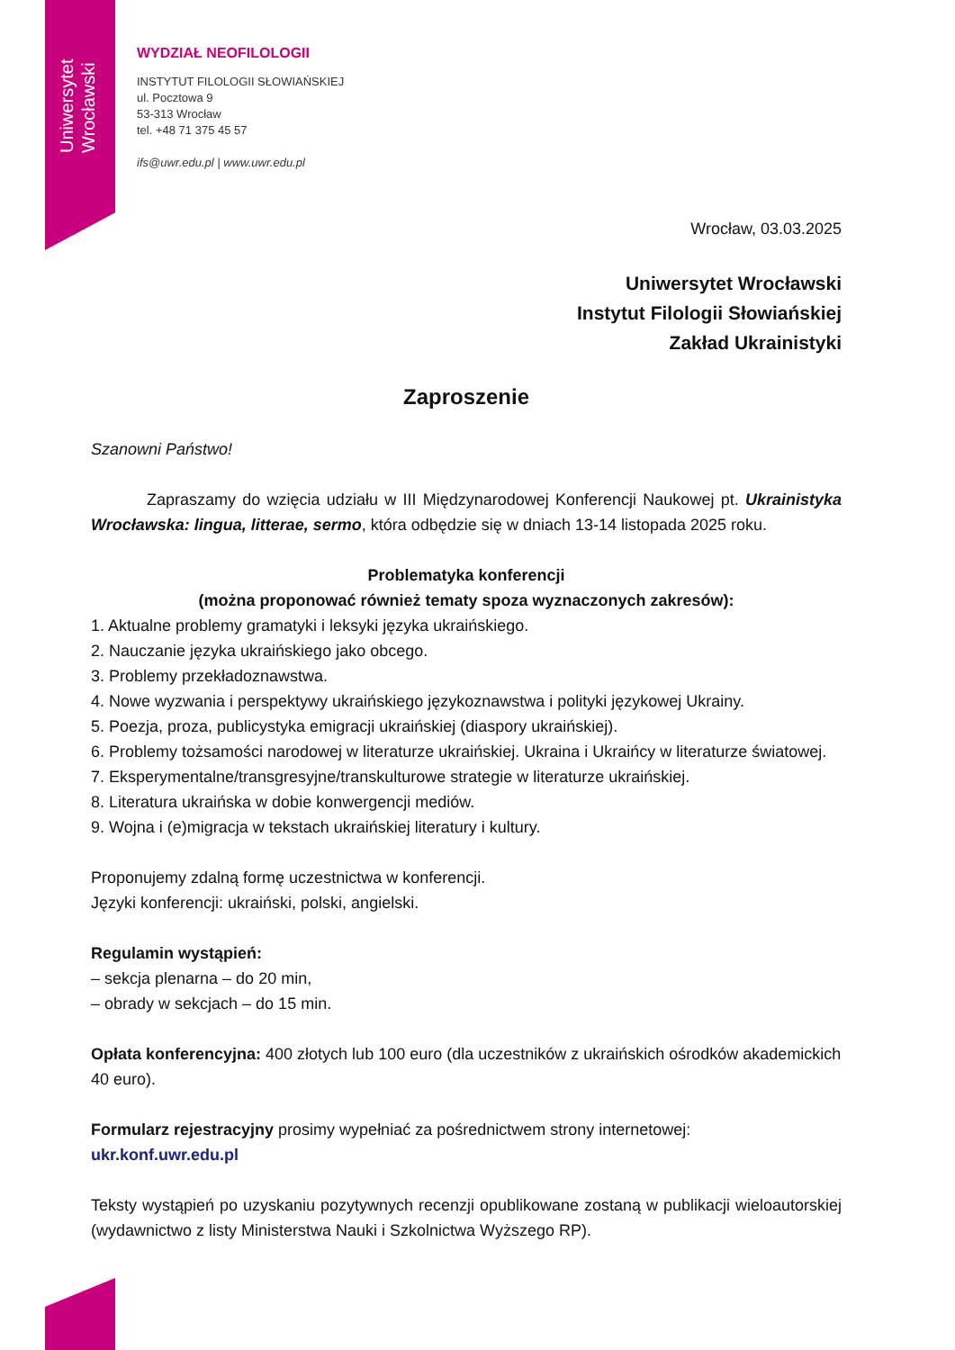Uniwersytet Wrocławski
WYDZIAŁ NEOFILOLOGII
INSTYTUT FILOLOGII SŁOWIAŃSKIEJ
ul. Pocztowa 9
53-313 Wrocław
tel. +48 71 375 45 57
ifs@uwr.edu.pl | www.uwr.edu.pl
Wrocław, 03.03.2025
Uniwersytet Wrocławski
Instytut Filologii Słowiańskiej
Zakład Ukrainistyki
Zaproszenie
Szanowni Państwo!
Zapraszamy do wzięcia udziału w III Międzynarodowej Konferencji Naukowej pt. Ukrainistyka Wrocławska: lingua, litterae, sermo, która odbędzie się w dniach 13-14 listopada 2025 roku.
Problematyka konferencji
(można proponować również tematy spoza wyznaczonych zakresów):
1. Aktualne problemy gramatyki i leksyki języka ukraińskiego.
2. Nauczanie języka ukraińskiego jako obcego.
3. Problemy przekładoznawstwa.
4. Nowe wyzwania i perspektywy ukraińskiego językoznawstwa i polityki językowej Ukrainy.
5. Poezja, proza, publicystyka emigracji ukraińskiej (diaspory ukraińskiej).
6. Problemy tożsamości narodowej w literaturze ukraińskiej. Ukraina i Ukraińcy w literaturze światowej.
7. Eksperymentalne/transgresyjne/transkulturowe strategie w literaturze ukraińskiej.
8. Literatura ukraińska w dobie konwergencji mediów.
9. Wojna i (e)migracja w tekstach ukraińskiej literatury i kultury.
Proponujemy zdalną formę uczestnictwa w konferencji.
Języki konferencji: ukraiński, polski, angielski.
Regulamin wystąpień:
– sekcja plenarna – do 20 min,
– obrady w sekcjach – do 15 min.
Opłata konferencyjna: 400 złotych lub 100 euro (dla uczestników z ukraińskich ośrodków akademickich 40 euro).
Formularz rejestracyjny prosimy wypełniać za pośrednictwem strony internetowej: ukr.konf.uwr.edu.pl
Teksty wystąpień po uzyskaniu pozytywnych recenzji opublikowane zostaną w publikacji wieloautorskiej (wydawnictwo z listy Ministerstwa Nauki i Szkolnictwa Wyższego RP).